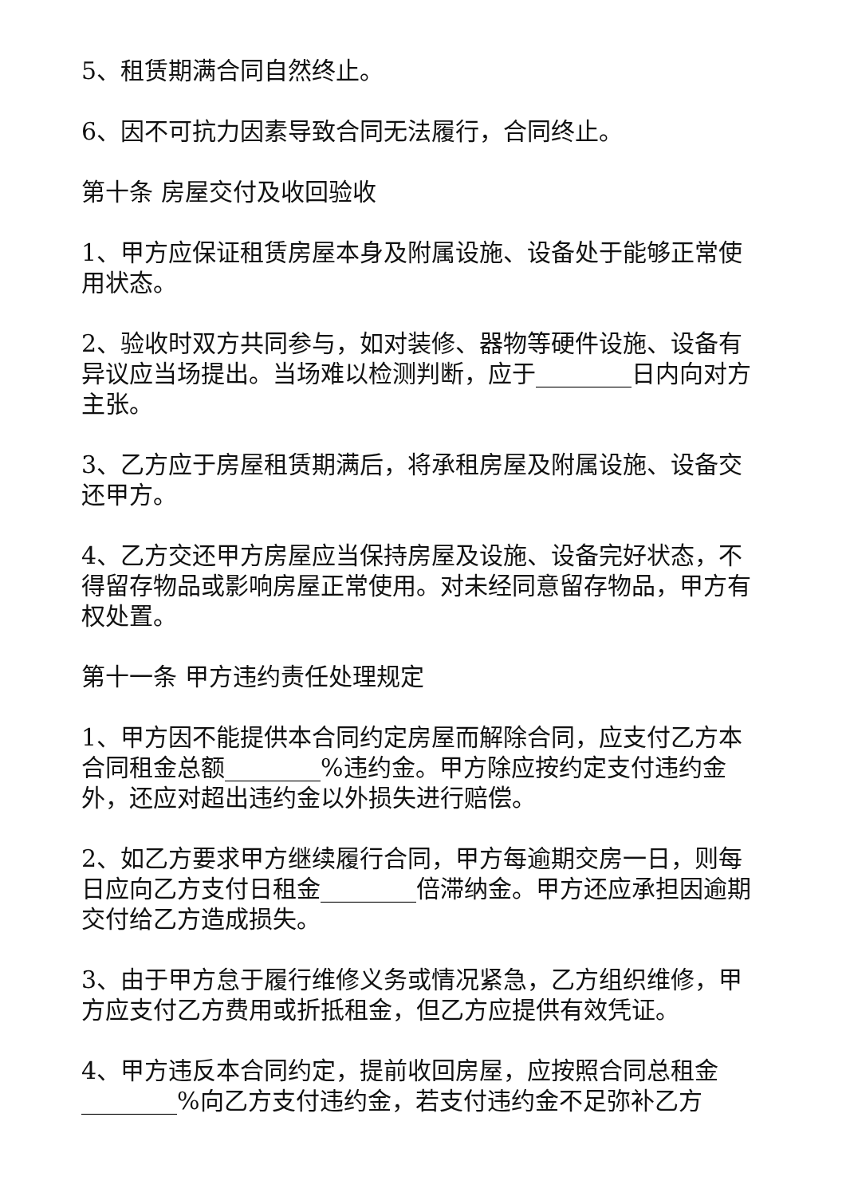5、租赁期满合同自然终止。
6、因不可抗力因素导致合同无法履行，合同终止。
第十条 房屋交付及收回验收
1、甲方应保证租赁房屋本身及附属设施、设备处于能够正常使用状态。
2、验收时双方共同参与，如对装修、器物等硬件设施、设备有异议应当场提出。当场难以检测判断，应于________日内向对方主张。
3、乙方应于房屋租赁期满后，将承租房屋及附属设施、设备交还甲方。
4、乙方交还甲方房屋应当保持房屋及设施、设备完好状态，不得留存物品或影响房屋正常使用。对未经同意留存物品，甲方有权处置。
第十一条 甲方违约责任处理规定
1、甲方因不能提供本合同约定房屋而解除合同，应支付乙方本合同租金总额________%违约金。甲方除应按约定支付违约金外，还应对超出违约金以外损失进行赔偿。
2、如乙方要求甲方继续履行合同，甲方每逾期交房一日，则每日应向乙方支付日租金________倍滞纳金。甲方还应承担因逾期交付给乙方造成损失。
3、由于甲方怠于履行维修义务或情况紧急，乙方组织维修，甲方应支付乙方费用或折抵租金，但乙方应提供有效凭证。
4、甲方违反本合同约定，提前收回房屋，应按照合同总租金________%向乙方支付违约金，若支付违约金不足弥补乙方